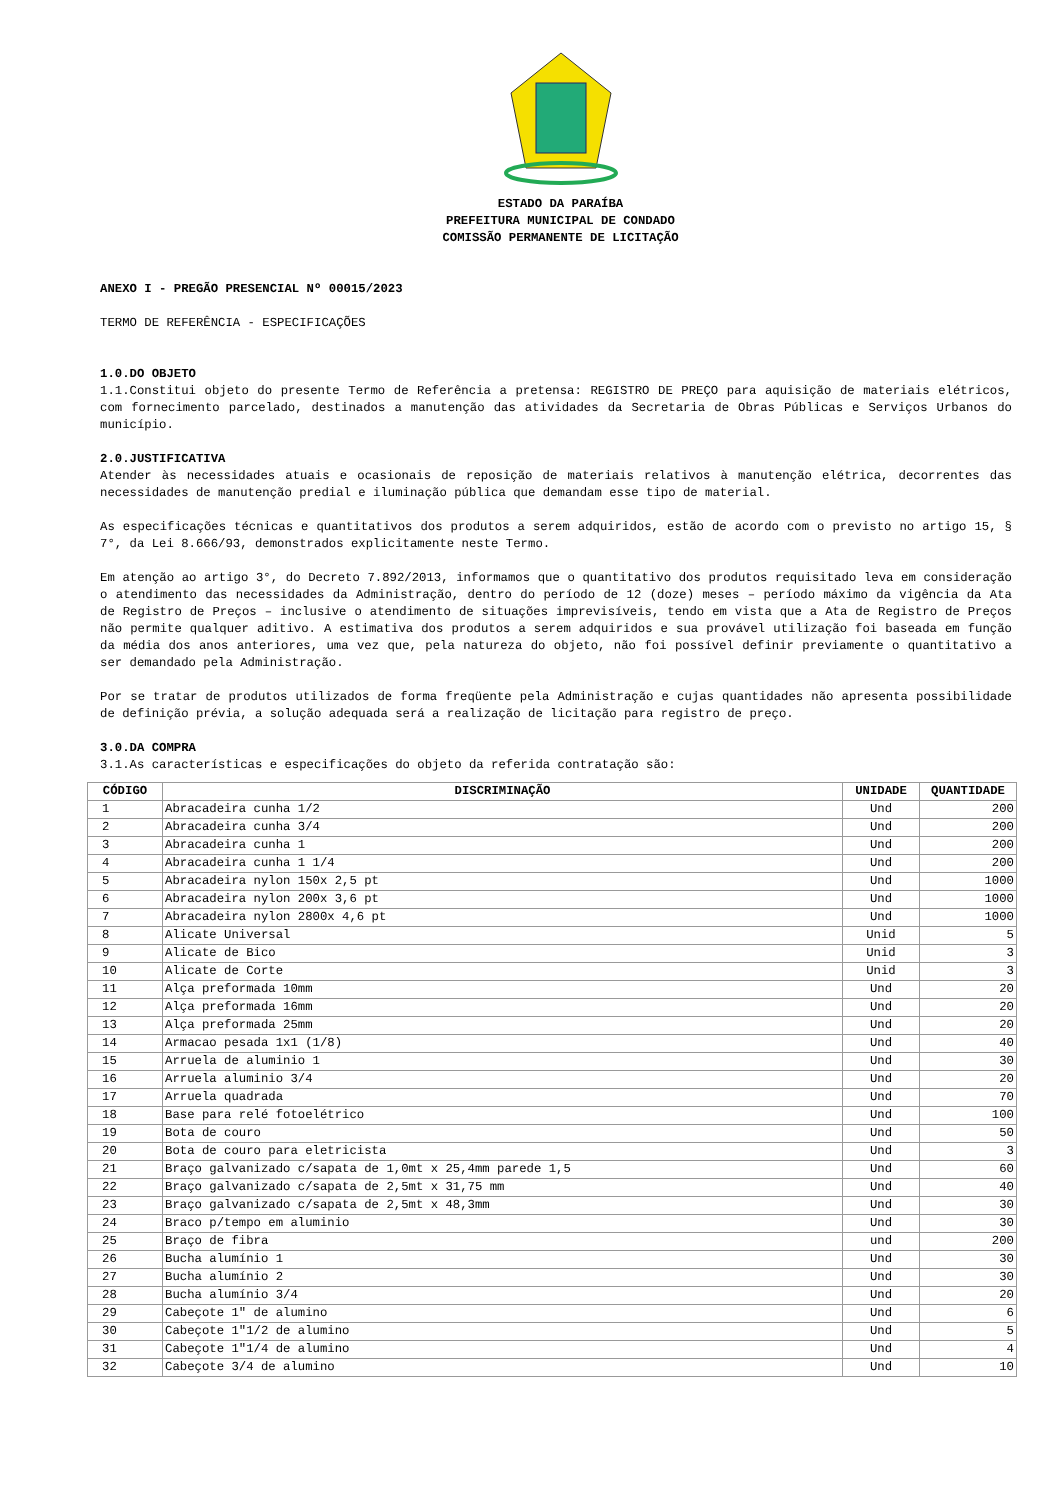ESTADO DA PARAÍBA
PREFEITURA MUNICIPAL DE CONDADO
COMISSÃO PERMANENTE DE LICITAÇÃO
ANEXO I - PREGÃO PRESENCIAL Nº 00015/2023
TERMO DE REFERÊNCIA - ESPECIFICAÇÕES
1.0.DO OBJETO
1.1.Constitui objeto do presente Termo de Referência a pretensa: REGISTRO DE PREÇO para aquisição de materiais elétricos, com fornecimento parcelado, destinados a manutenção das atividades da Secretaria de Obras Públicas e Serviços Urbanos do município.
2.0.JUSTIFICATIVA
Atender às necessidades atuais e ocasionais de reposição de materiais relativos à manutenção elétrica, decorrentes das necessidades de manutenção predial e iluminação pública que demandam esse tipo de material.
As especificações técnicas e quantitativos dos produtos a serem adquiridos, estão de acordo com o previsto no artigo 15, § 7°, da Lei 8.666/93, demonstrados explicitamente neste Termo.
Em atenção ao artigo 3°, do Decreto 7.892/2013, informamos que o quantitativo dos produtos requisitado leva em consideração o atendimento das necessidades da Administração, dentro do período de 12 (doze) meses – período máximo da vigência da Ata de Registro de Preços – inclusive o atendimento de situações imprevisíveis, tendo em vista que a Ata de Registro de Preços não permite qualquer aditivo. A estimativa dos produtos a serem adquiridos e sua provável utilização foi baseada em função da média dos anos anteriores, uma vez que, pela natureza do objeto, não foi possível definir previamente o quantitativo a ser demandado pela Administração.
Por se tratar de produtos utilizados de forma freqüente pela Administração e cujas quantidades não apresenta possibilidade de definição prévia, a solução adequada será a realização de licitação para registro de preço.
3.0.DA COMPRA
3.1.As características e especificações do objeto da referida contratação são:
| CÓDIGO | DISCRIMINAÇÃO | UNIDADE | QUANTIDADE |
| --- | --- | --- | --- |
| 1 | Abracadeira cunha 1/2 | Und | 200 |
| 2 | Abracadeira cunha 3/4 | Und | 200 |
| 3 | Abracadeira cunha 1 | Und | 200 |
| 4 | Abracadeira cunha 1 1/4 | Und | 200 |
| 5 | Abracadeira nylon 150x 2,5 pt | Und | 1000 |
| 6 | Abracadeira nylon 200x 3,6 pt | Und | 1000 |
| 7 | Abracadeira nylon 2800x 4,6 pt | Und | 1000 |
| 8 | Alicate Universal | Unid | 5 |
| 9 | Alicate de Bico | Unid | 3 |
| 10 | Alicate de Corte | Unid | 3 |
| 11 | Alça preformada 10mm | Und | 20 |
| 12 | Alça preformada 16mm | Und | 20 |
| 13 | Alça preformada 25mm | Und | 20 |
| 14 | Armacao pesada 1x1 (1/8) | Und | 40 |
| 15 | Arruela de aluminio 1 | Und | 30 |
| 16 | Arruela aluminio 3/4 | Und | 20 |
| 17 | Arruela quadrada | Und | 70 |
| 18 | Base para relé fotoelétrico | Und | 100 |
| 19 | Bota de couro | Und | 50 |
| 20 | Bota de couro para eletricista | Und | 3 |
| 21 | Braço galvanizado c/sapata de 1,0mt x 25,4mm parede 1,5 | Und | 60 |
| 22 | Braço galvanizado c/sapata de 2,5mt x 31,75 mm | Und | 40 |
| 23 | Braço galvanizado c/sapata de 2,5mt x 48,3mm | Und | 30 |
| 24 | Braco p/tempo em aluminio | Und | 30 |
| 25 | Braço de fibra | und | 200 |
| 26 | Bucha alumínio 1 | Und | 30 |
| 27 | Bucha alumínio 2 | Und | 30 |
| 28 | Bucha alumínio 3/4 | Und | 20 |
| 29 | Cabeçote 1" de alumino | Und | 6 |
| 30 | Cabeçote 1"1/2 de alumino | Und | 5 |
| 31 | Cabeçote 1"1/4 de alumino | Und | 4 |
| 32 | Cabeçote 3/4 de alumino | Und | 10 |